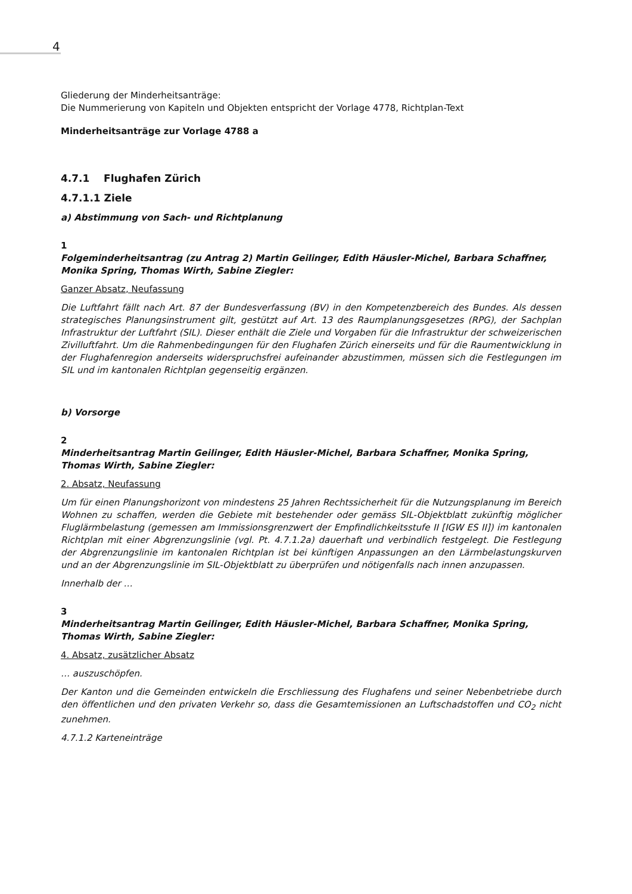4
Gliederung der Minderheitsanträge:
Die Nummerierung von Kapiteln und Objekten entspricht der Vorlage 4778, Richtplan-Text
Minderheitsanträge zur Vorlage 4788 a
4.7.1 Flughafen Zürich
4.7.1.1 Ziele
a) Abstimmung von Sach- und Richtplanung
1
Folgeminderheitsantrag (zu Antrag 2) Martin Geilinger, Edith Häusler-Michel, Barbara Schaffner, Monika Spring, Thomas Wirth, Sabine Ziegler:
Ganzer Absatz, Neufassung
Die Luftfahrt fällt nach Art. 87 der Bundesverfassung (BV) in den Kompetenzbereich des Bundes. Als dessen strategisches Planungsinstrument gilt, gestützt auf Art. 13 des Raumplanungsgesetzes (RPG), der Sachplan Infrastruktur der Luftfahrt (SIL). Dieser enthält die Ziele und Vorgaben für die Infrastruktur der schweizerischen Zivilluftfahrt. Um die Rahmenbedingungen für den Flughafen Zürich einerseits und für die Raumentwicklung in der Flughafenregion anderseits widerspruchsfrei aufeinander abzustimmen, müssen sich die Festlegungen im SIL und im kantonalen Richtplan gegenseitig ergänzen.
b) Vorsorge
2
Minderheitsantrag Martin Geilinger, Edith Häusler-Michel, Barbara Schaffner, Monika Spring, Thomas Wirth, Sabine Ziegler:
2. Absatz, Neufassung
Um für einen Planungshorizont von mindestens 25 Jahren Rechtssicherheit für die Nutzungsplanung im Bereich Wohnen zu schaffen, werden die Gebiete mit bestehender oder gemäss SIL-Objektblatt zukünftig möglicher Fluglärmbelastung (gemessen am Immissionsgrenzwert der Empfindlichkeitsstufe II [IGW ES II]) im kantonalen Richtplan mit einer Abgrenzungslinie (vgl. Pt. 4.7.1.2a) dauerhaft und verbindlich festgelegt. Die Festlegung der Abgrenzungslinie im kantonalen Richtplan ist bei künftigen Anpassungen an den Lärmbelastungskurven und an der Abgrenzungslinie im SIL-Objektblatt zu überprüfen und nötigenfalls nach innen anzupassen.
Innerhalb der …
3
Minderheitsantrag Martin Geilinger, Edith Häusler-Michel, Barbara Schaffner, Monika Spring, Thomas Wirth, Sabine Ziegler:
4. Absatz, zusätzlicher Absatz
… auszuschöpfen.
Der Kanton und die Gemeinden entwickeln die Erschliessung des Flughafens und seiner Nebenbetriebe durch den öffentlichen und den privaten Verkehr so, dass die Gesamtemissionen an Luftschadstoffen und CO<sub>2</sub> nicht zunehmen.
4.7.1.2 Karteneinträge